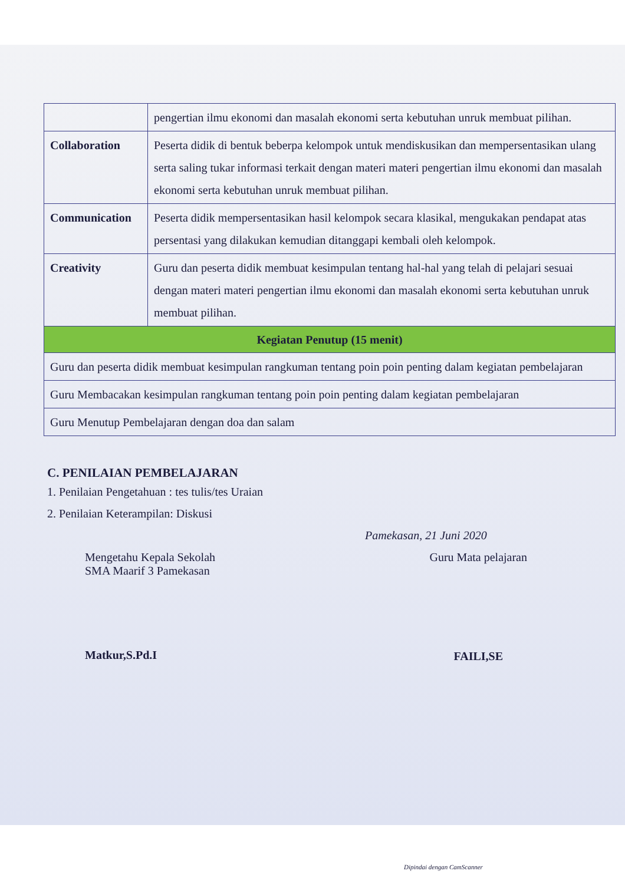| | pengertian ilmu ekonomi dan masalah ekonomi serta kebutuhan unruk membuat pilihan. |
| Collaboration | Peserta didik di bentuk beberpa kelompok untuk mendiskusikan dan mempersentasikan ulang serta saling tukar informasi terkait dengan materi materi pengertian ilmu ekonomi dan masalah ekonomi serta kebutuhan unruk membuat pilihan. |
| Communication | Peserta didik mempersentasikan hasil kelompok secara klasikal, mengukakan pendapat atas persentasi yang dilakukan kemudian ditanggapi kembali oleh kelompok. |
| Creativity | Guru dan peserta didik membuat kesimpulan tentang hal-hal yang telah di pelajari sesuai dengan materi materi pengertian ilmu ekonomi dan masalah ekonomi serta kebutuhan unruk membuat pilihan. |
| Kegiatan Penutup (15 menit) | |
| Guru dan peserta didik membuat kesimpulan rangkuman tentang poin poin penting dalam kegiatan pembelajaran | |
| Guru Membacakan kesimpulan rangkuman tentang poin poin penting dalam kegiatan pembelajaran | |
| Guru Menutup Pembelajaran dengan doa dan salam | |
C. PENILAIAN PEMBELAJARAN
1. Penilaian Pengetahuan : tes tulis/tes Uraian
2. Penilaian Keterampilan: Diskusi
Pamekasan, 21 Juni 2020
Mengetahu Kepala Sekolah
SMA Maarif 3 Pamekasan
Matkur,S.Pd.I
Guru Mata pelajaran
FAILI,SE
Dipindai dengan CamScanner